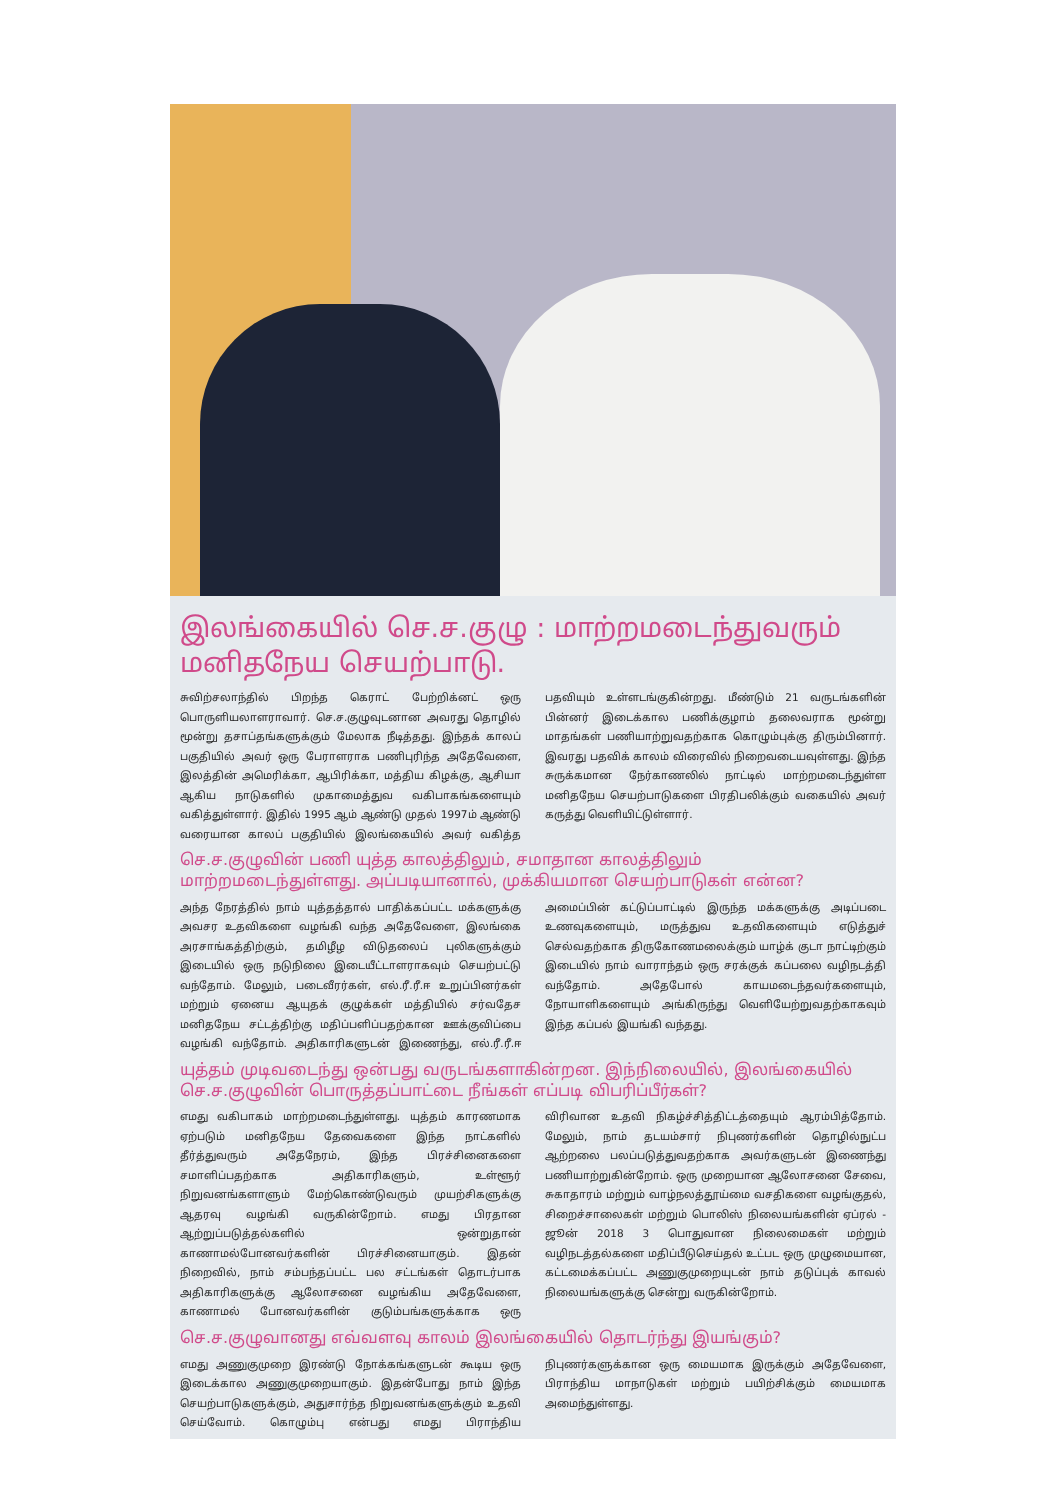இலங்கையில் செ.ச.குழு : மாற்றமடைந்துவரும் மனிதநேய செயற்பாடு.
சுவிற்சலாந்தில் பிறந்த கெராட் பேற்றிக்னட் ஒரு பொருளியலாளராவார். செ.ச.குழுவுடனான அவரது தொழில் மூன்று தசாப்தங்களுக்கும் மேலாக நீடித்தது. இந்தக் காலப் பகுதியில் அவர் ஒரு பேராளராக பணிபுரிந்த அதேவேளை, இலத்தின் அமெரிக்கா, ஆபிரிக்கா, மத்திய கிழக்கு, ஆசியா ஆகிய நாடுகளில் முகாமைத்துவ வகிபாகங்களையும் வகித்துள்ளார். இதில் 1995 ஆம் ஆண்டு முதல் 1997ம் ஆண்டு வரையான காலப் பகுதியில் இலங்கையில் அவர் வகித்த பதவியும் உள்ளடங்குகின்றது. மீண்டும் 21 வருடங்களின் பின்னர் இடைக்கால பணிக்குழாம் தலைவராக மூன்று மாதங்கள் பணியாற்றுவதற்காக கொழும்புக்கு திரும்பினார். இவரது பதவிக் காலம் விரைவில் நிறைவடையவுள்ளது. இந்த சுருக்கமான நேர்காணலில் நாட்டில் மாற்றமடைந்துள்ள மனிதநேய செயற்பாடுகளை பிரதிபலிக்கும் வகையில் அவர் கருத்து வெளியிட்டுள்ளார்.
செ.ச.குழுவின் பணி யுத்த காலத்திலும், சமாதான காலத்திலும் மாற்றமடைந்துள்ளது. அப்படியானால், முக்கியமான செயற்பாடுகள் என்ன?
அந்த நேரத்தில் நாம் யுத்தத்தால் பாதிக்கப்பட்ட மக்களுக்கு அவசர உதவிகளை வழங்கி வந்த அதேவேளை, இலங்கை அரசாங்கத்திற்கும், தமிழீழ விடுதலைப் புலிகளுக்கும் இடையில் ஒரு நடுநிலை இடையீட்டாளராகவும் செயற்பட்டு வந்தோம். மேலும், படைவீரர்கள், எல்.ரீ.ரீ.ஈ உறுப்பினர்கள் மற்றும் ஏனைய ஆயுதக் குழுக்கள் மத்தியில் சர்வதேச மனிதநேய சட்டத்திற்கு மதிப்பளிப்பதற்கான ஊக்குவிப்பை வழங்கி வந்தோம். அதிகாரிகளுடன் இணைந்து, எல்.ரீ.ரீ.ஈ அமைப்பின் கட்டுப்பாட்டில் இருந்த மக்களுக்கு அடிப்படை உணவுகளையும், மருத்துவ உதவிகளையும் எடுத்துச் செல்வதற்காக திருகோணமலைக்கும் யாழ்க் குடா நாட்டிற்கும் இடையில் நாம் வாராந்தம் ஒரு சரக்குக் கப்பலை வழிநடத்தி வந்தோம். அதேபோல் காயமடைந்தவர்களையும், நோயாளிகளையும் அங்கிருந்து வெளியேற்றுவதற்காகவும் இந்த கப்பல் இயங்கி வந்தது.
யுத்தம் முடிவடைந்து ஒன்பது வருடங்களாகின்றன. இந்நிலையில், இலங்கையில் செ.ச.குழுவின் பொருத்தப்பாட்டை நீங்கள் எப்படி விபரிப்பீர்கள்?
எமது வகிபாகம் மாற்றமடைந்துள்ளது. யுத்தம் காரணமாக ஏற்படும் மனிதநேய தேவைகளை இந்த நாட்களில் தீர்த்துவரும் அதேநேரம், இந்த பிரச்சினைகளை சமாளிப்பதற்காக அதிகாரிகளும், உள்ளூர் நிறுவனங்களாளும் மேற்கொண்டுவரும் முயற்சிகளுக்கு ஆதரவு வழங்கி வருகின்றோம். எமது பிரதான ஆற்றுப்படுத்தல்களில் ஒன்றுதான் காணாமல்போனவர்களின் பிரச்சினையாகும். இதன் நிறைவில், நாம் சம்பந்தப்பட்ட பல சட்டங்கள் தொடர்பாக அதிகாரிகளுக்கு ஆலோசனை வழங்கிய அதேவேளை, காணாமல் போனவர்களின் குடும்பங்களுக்காக ஒரு விரிவான உதவி நிகழ்ச்சித்திட்டத்தையும் ஆரம்பித்தோம். மேலும், நாம் தடயம்சார் நிபுணர்களின் தொழில்நுட்ப ஆற்றலை பலப்படுத்துவதற்காக அவர்களுடன் இணைந்து பணியாற்றுகின்றோம். ஒரு முறையான ஆலோசனை சேவை, சுகாதாரம் மற்றும் வாழ்நலத்தூய்மை வசதிகளை வழங்குதல், சிறைச்சாலைகள் மற்றும் பொலிஸ் நிலையங்களின் ஏப்ரல் - ஜூன் 2018 3 பொதுவான நிலைமைகள் மற்றும் வழிநடத்தல்களை மதிப்பீடுசெய்தல் உட்பட ஒரு முழுமையான, கட்டமைக்கப்பட்ட அணுகுமுறையுடன் நாம் தடுப்புக் காவல் நிலையங்களுக்கு சென்று வருகின்றோம்.
செ.ச.குழுவானது எவ்வளவு காலம் இலங்கையில் தொடர்ந்து இயங்கும்?
எமது அணுகுமுறை இரண்டு நோக்கங்களுடன் கூடிய ஒரு இடைக்கால அணுகுமுறையாகும். இதன்போது நாம் இந்த செயற்பாடுகளுக்கும், அதுசார்ந்த நிறுவனங்களுக்கும் உதவி செய்வோம். கொழும்பு என்பது எமது பிராந்திய நிபுணர்களுக்கான ஒரு மையமாக இருக்கும் அதேவேளை, பிராந்திய மாநாடுகள் மற்றும் பயிற்சிக்கும் மையமாக அமைந்துள்ளது.